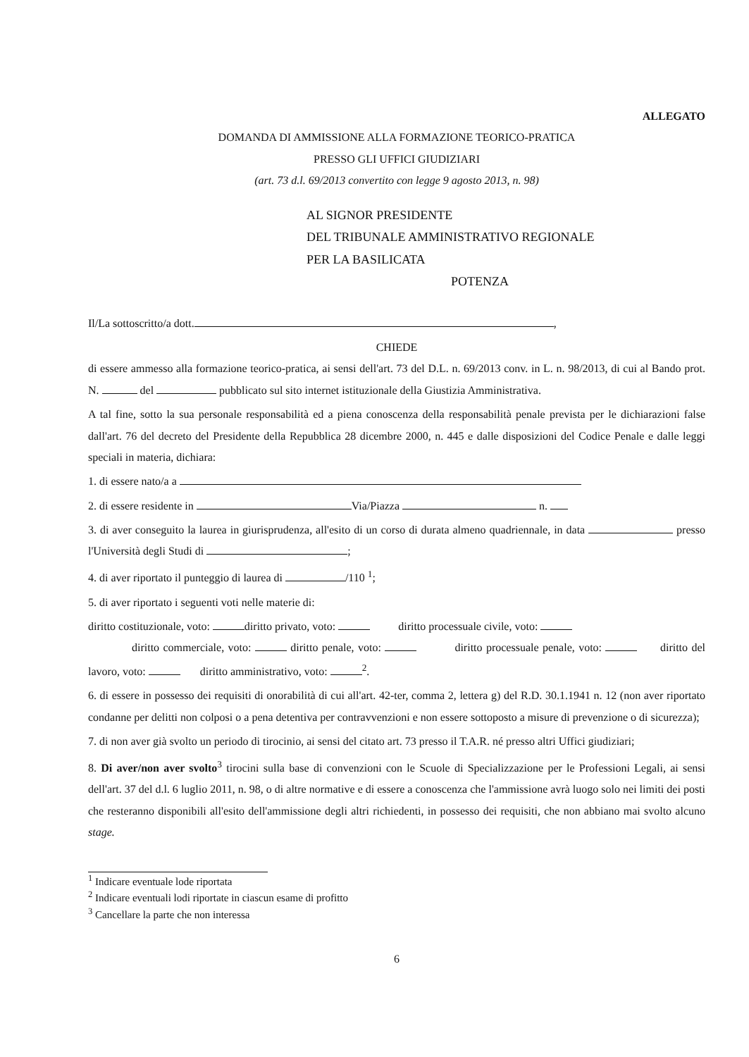ALLEGATO
DOMANDA DI AMMISSIONE ALLA FORMAZIONE TEORICO-PRATICA
PRESSO GLI UFFICI GIUDIZIARI
(art. 73 d.l. 69/2013 convertito con legge 9 agosto 2013, n. 98)
AL SIGNOR PRESIDENTE
DEL TRIBUNALE AMMINISTRATIVO REGIONALE
PER LA BASILICATA
POTENZA
Il/La sottoscritto/a dott. ,
CHIEDE
di essere ammesso alla formazione teorico-pratica, ai sensi dell'art. 73 del D.L. n. 69/2013 conv. in L. n. 98/2013, di cui al Bando prot. N. del pubblicato sul sito internet istituzionale della Giustizia Amministrativa.
A tal fine, sotto la sua personale responsabilità ed a piena conoscenza della responsabilità penale prevista per le dichiarazioni false dall'art. 76 del decreto del Presidente della Repubblica 28 dicembre 2000, n. 445 e dalle disposizioni del Codice Penale e dalle leggi speciali in materia, dichiara:
1. di essere nato/a a
2. di essere residente in Via/Piazza n.
3. di aver conseguito la laurea in giurisprudenza, all'esito di un corso di durata almeno quadriennale, in data presso l'Università degli Studi di ;
4. di aver riportato il punteggio di laurea di /110 <sup>1</sup>;
5. di aver riportato i seguenti voti nelle materie di:
diritto costituzionale, voto: diritto privato, voto: diritto processuale civile, voto:
diritto commerciale, voto: diritto penale, voto: diritto processuale penale, voto: diritto del lavoro, voto: diritto amministrativo, voto: <sup>2</sup>.
6. di essere in possesso dei requisiti di onorabilità di cui all'art. 42-ter, comma 2, lettera g) del R.D. 30.1.1941 n. 12 (non aver riportato condanne per delitti non colposi o a pena detentiva per contravvenzioni e non essere sottoposto a misure di prevenzione o di sicurezza);
7. di non aver già svolto un periodo di tirocinio, ai sensi del citato art. 73 presso il T.A.R. né presso altri Uffici giudiziari;
8. Di aver/non aver svolto<sup>3</sup> tirocini sulla base di convenzioni con le Scuole di Specializzazione per le Professioni Legali, ai sensi dell'art. 37 del d.l. 6 luglio 2011, n. 98, o di altre normative e di essere a conoscenza che l'ammissione avrà luogo solo nei limiti dei posti che resteranno disponibili all'esito dell'ammissione degli altri richiedenti, in possesso dei requisiti, che non abbiano mai svolto alcuno stage.
<sup>1</sup> Indicare eventuale lode riportata
<sup>2</sup> Indicare eventuali lodi riportate in ciascun esame di profitto
<sup>3</sup> Cancellare la parte che non interessa
6